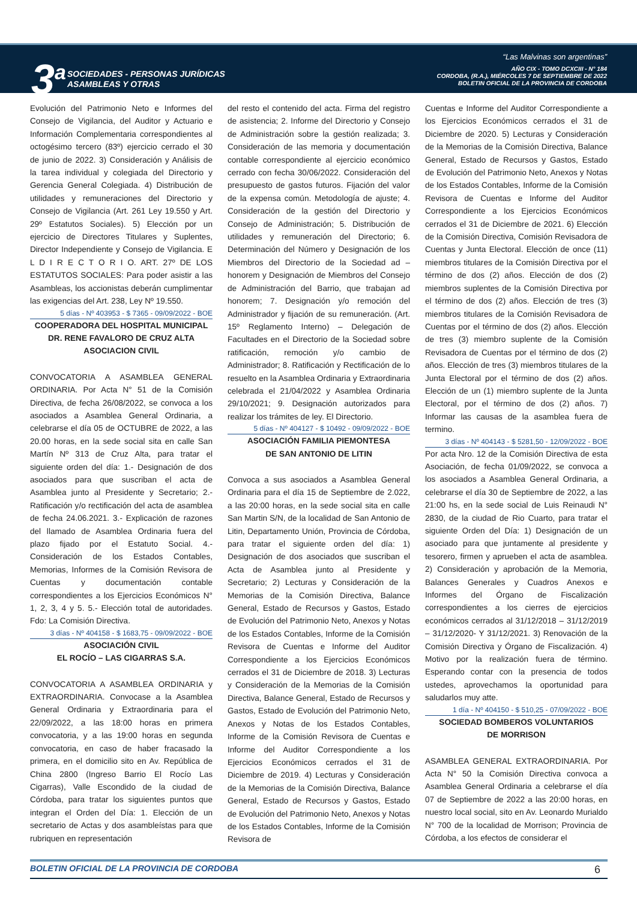3<sup>a</sup>
SOCIEDADES - PERSONAS JURÍDICAS
ASAMBLEAS Y OTRAS
“Las Malvinas son argentinas”
AÑO CIX - TOMO DCXCIII - N° 184
CORDOBA, (R.A.), MIÉRCOLES 7 DE SEPTIEMBRE DE 2022
BOLETIN OFICIAL DE LA PROVINCIA DE CORDOBA
Evolución del Patrimonio Neto e Informes del Consejo de Vigilancia, del Auditor y Actuario e Información Complementaria correspondientes al octogésimo tercero (83º) ejercicio cerrado el 30 de junio de 2022. 3) Consideración y Análisis de la tarea individual y colegiada del Directorio y Gerencia General Colegiada. 4) Distribución de utilidades y remuneraciones del Directorio y Consejo de Vigilancia (Art. 261 Ley 19.550 y Art. 29º Estatutos Sociales). 5) Elección por un ejercicio de Directores Titulares y Suplentes, Director Independiente y Consejo de Vigilancia. E L D I R E C T O R I O. ART. 27º DE LOS ESTATUTOS SOCIALES: Para poder asistir a las Asambleas, los accionistas deberán cumplimentar las exigencias del Art. 238, Ley Nº 19.550.
5 días - Nº 403953 - $ 7365 - 09/09/2022 - BOE
COOPERADORA DEL HOSPITAL MUNICIPAL DR. RENE FAVALORO DE CRUZ ALTA ASOCIACION CIVIL
CONVOCATORIA A ASAMBLEA GENERAL ORDINARIA. Por Acta N° 51 de la Comisión Directiva, de fecha 26/08/2022, se convoca a los asociados a Asamblea General Ordinaria, a celebrarse el día 05 de OCTUBRE de 2022, a las 20.00 horas, en la sede social sita en calle San Martín Nº 313 de Cruz Alta, para tratar el siguiente orden del día: 1.- Designación de dos asociados para que suscriban el acta de Asamblea junto al Presidente y Secretario; 2.- Ratificación y/o rectificación del acta de asamblea de fecha 24.06.2021. 3.- Explicación de razones del llamado de Asamblea Ordinaria fuera del plazo fijado por el Estatuto Social. 4.- Consideración de los Estados Contables, Memorias, Informes de la Comisión Revisora de Cuentas y documentación contable correspondientes a los Ejercicios Económicos N° 1, 2, 3, 4 y 5. 5.- Elección total de autoridades. Fdo: La Comisión Directiva.
3 días - Nº 404158 - $ 1683,75 - 09/09/2022 - BOE
ASOCIACIÓN CIVIL
EL ROCÍO – LAS CIGARRAS S.A.
CONVOCATORIA A ASAMBLEA ORDINARIA y EXTRAORDINARIA. Convocase a la Asamblea General Ordinaria y Extraordinaria para el 22/09/2022, a las 18:00 horas en primera convocatoria, y a las 19:00 horas en segunda convocatoria, en caso de haber fracasado la primera, en el domicilio sito en Av. República de China 2800 (Ingreso Barrio El Rocío Las Cigarras), Valle Escondido de la ciudad de Córdoba, para tratar los siguientes puntos que integran el Orden del Día: 1. Elección de un secretario de Actas y dos asambleístas para que rubriquen en representación
del resto el contenido del acta. Firma del registro de asistencia; 2. Informe del Directorio y Consejo de Administración sobre la gestión realizada; 3. Consideración de las memoria y documentación contable correspondiente al ejercicio económico cerrado con fecha 30/06/2022. Consideración del presupuesto de gastos futuros. Fijación del valor de la expensa común. Metodología de ajuste; 4. Consideración de la gestión del Directorio y Consejo de Administración; 5. Distribución de utilidades y remuneración del Directorio; 6. Determinación del Número y Designación de los Miembros del Directorio de la Sociedad ad – honorem y Designación de Miembros del Consejo de Administración del Barrio, que trabajan ad honorem; 7. Designación y/o remoción del Administrador y fijación de su remuneración. (Art. 15º Reglamento Interno) – Delegación de Facultades en el Directorio de la Sociedad sobre ratificación, remoción y/o cambio de Administrador; 8. Ratificación y Rectificación de lo resuelto en la Asamblea Ordinaria y Extraordinaria celebrada el 21/04/2022 y Asamblea Ordinaria 29/10/2021; 9. Designación autorizados para realizar los trámites de ley. El Directorio.
5 días - Nº 404127 - $ 10492 - 09/09/2022 - BOE
ASOCIACIÓN FAMILIA PIEMONTESA
DE SAN ANTONIO DE LITIN
Convoca a sus asociados a Asamblea General Ordinaria para el día 15 de Septiembre de 2.022, a las 20:00 horas, en la sede social sita en calle San Martin S/N, de la localidad de San Antonio de Litin, Departamento Unión, Provincia de Córdoba, para tratar el siguiente orden del día: 1) Designación de dos asociados que suscriban el Acta de Asamblea junto al Presidente y Secretario; 2) Lecturas y Consideración de la Memorias de la Comisión Directiva, Balance General, Estado de Recursos y Gastos, Estado de Evolución del Patrimonio Neto, Anexos y Notas de los Estados Contables, Informe de la Comisión Revisora de Cuentas e Informe del Auditor Correspondiente a los Ejercicios Económicos cerrados el 31 de Diciembre de 2018. 3) Lecturas y Consideración de la Memorias de la Comisión Directiva, Balance General, Estado de Recursos y Gastos, Estado de Evolución del Patrimonio Neto, Anexos y Notas de los Estados Contables, Informe de la Comisión Revisora de Cuentas e Informe del Auditor Correspondiente a los Ejercicios Económicos cerrados el 31 de Diciembre de 2019. 4) Lecturas y Consideración de la Memorias de la Comisión Directiva, Balance General, Estado de Recursos y Gastos, Estado de Evolución del Patrimonio Neto, Anexos y Notas de los Estados Contables, Informe de la Comisión Revisora de
Cuentas e Informe del Auditor Correspondiente a los Ejercicios Económicos cerrados el 31 de Diciembre de 2020. 5) Lecturas y Consideración de la Memorias de la Comisión Directiva, Balance General, Estado de Recursos y Gastos, Estado de Evolución del Patrimonio Neto, Anexos y Notas de los Estados Contables, Informe de la Comisión Revisora de Cuentas e Informe del Auditor Correspondiente a los Ejercicios Económicos cerrados el 31 de Diciembre de 2021. 6) Elección de la Comisión Directiva, Comisión Revisadora de Cuentas y Junta Electoral. Elección de once (11) miembros titulares de la Comisión Directiva por el término de dos (2) años. Elección de dos (2) miembros suplentes de la Comisión Directiva por el término de dos (2) años. Elección de tres (3) miembros titulares de la Comisión Revisadora de Cuentas por el término de dos (2) años. Elección de tres (3) miembro suplente de la Comisión Revisadora de Cuentas por el término de dos (2) años. Elección de tres (3) miembros titulares de la Junta Electoral por el término de dos (2) años. Elección de un (1) miembro suplente de la Junta Electoral, por el término de dos (2) años. 7) Informar las causas de la asamblea fuera de termino.
3 días - Nº 404143 - $ 5281,50 - 12/09/2022 - BOE
Por acta Nro. 12 de la Comisión Directiva de esta Asociación, de fecha 01/09/2022, se convoca a los asociados a Asamblea General Ordinaria, a celebrarse el día 30 de Septiembre de 2022, a las 21:00 hs, en la sede social de Luis Reinaudi N° 2830, de la ciudad de Rio Cuarto, para tratar el siguiente Orden del Día: 1) Designación de un asociado para que juntamente al presidente y tesorero, firmen y aprueben el acta de asamblea. 2) Consideración y aprobación de la Memoria, Balances Generales y Cuadros Anexos e Informes del Órgano de Fiscalización correspondientes a los cierres de ejercicios económicos cerrados al 31/12/2018 – 31/12/2019 – 31/12/2020- Y 31/12/2021. 3) Renovación de la Comisión Directiva y Órgano de Fiscalización. 4) Motivo por la realización fuera de término. Esperando contar con la presencia de todos ustedes, aprovechamos la oportunidad para saludarlos muy atte.
1 día - Nº 404150 - $ 510,25 - 07/09/2022 - BOE
SOCIEDAD BOMBEROS VOLUNTARIOS
DE MORRISON
ASAMBLEA GENERAL EXTRAORDINARIA. Por Acta N° 50 la Comisión Directiva convoca a Asamblea General Ordinaria a celebrarse el día 07 de Septiembre de 2022 a las 20:00 horas, en nuestro local social, sito en Av. Leonardo Murialdo N° 700 de la localidad de Morrison; Provincia de Córdoba, a los efectos de considerar el
BOLETIN OFICIAL DE LA PROVINCIA DE CORDOBA 6